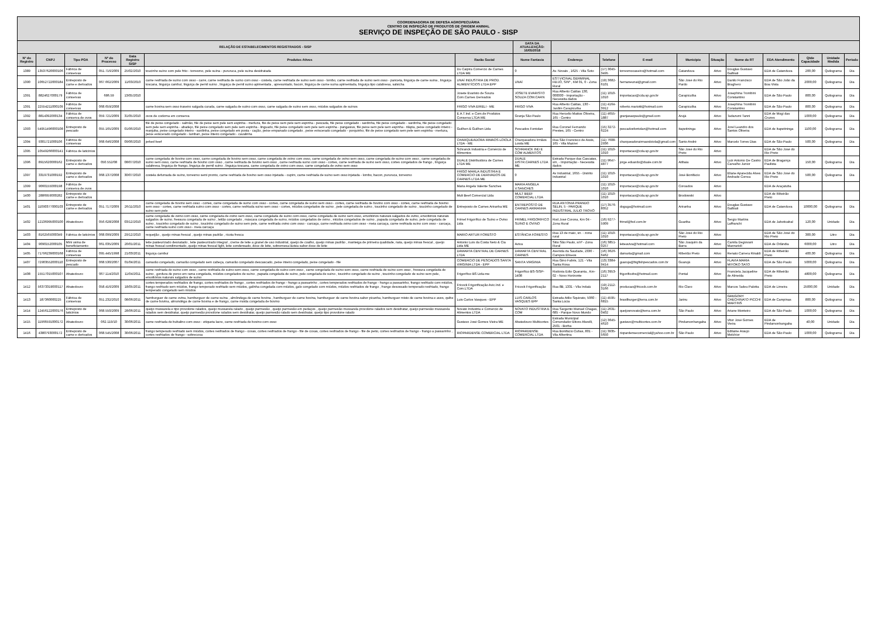| COORDENADORIA DE DEFESA AGROPECUÁRIA CENTRO DE INSPEÇÃO DE PRODUTOS DE ORIGEM ANIMAL SERVIÇO DE INSPEÇÃO DE SÃO PAULO - SISP | | | | | | | | | | | | | | | | | |
| RELAÇÃO DE ESTABELECIMENTOS REGISTRADOS - SISP | | | | | | | DATA DA ATUALIZAÇÃO: 16/05/2018 | | | | | | | | | | |
| Nº do Registro | CNPJ | Tipo POA | Nº do Processo | Data Registro SISP | Produtos Ativos | Razão Social | Nome Fantasia | Endereço | Telefone | E-mail | Município | Situação | Nome do RT | EDA Atendimento | Qtde Capacidade | Unidade Medida | Período |
| 1389 | 13537620000106 | Fábrica de conservas | 051.716/2009 | 25/02/2010 | toucinho suíno com pele frito - torresmo, pele suína - pururuca, pele suína desidratada | Du Caipira Comercio de Carnes LTDA ME | 0 | Av. Novais , 1625 - Vila Soto | (17) 3045-3495 | torresmocaseiro@hotmail.com | Catanduva | Ativo | Douglas Gustavo Galbiati | EDA de Catanduva | 200,00 | Quilograma | Dia |
| 1390 | 10652722000184 | Entreposto de carne e derivados | 067.662/2009 | 11/03/2010 | carne resfriada de suíno com osso - carré, carne resfriada de suíno com osso - costela, carne resfriada de suíno sem osso - lombo, carne resfriada de suíno sem osso - panceta, linguiça de carne suína , linguiça toscana, linguiça cambuí, linguiça de pernil suíno , linguiça de pernil suíno apimentada , apresuntado, bacon, linguiça de carne suína apimentada, linguiça tipo calabresa, salsicha | UNAÍ INDUSTRIA DE PROD. ALIMENTÍCIOS LTDA EPP | UNAÍ | EST.VICINAL GERMINAL FEIJÓ, S/Nº , KM 01, 0 - Zona Rural | (19) 3682-6101 | hernaneunai@gmail.com | São José do Rio Pardo | Ativo | Danilo Francisco Braghero | EDA de São João da Boa Vista | 2000,00 | Quilograma | Dia |
| 1391 | 8824627000179 | Fábrica de conservas | 686.59 | 13/05/2010 | | Josete Evaristo de Souza Com.Carnes Derivados | JOSETE EVARISTO SOUZA COM.CARN | Rua Alberto Caldas 130, 000000 - Importação - Necessita dados | (11) 1010-1010 | importacao@cda.sp.gov.br | Carapicuíba | Ativo | Josephina Trombini Constantino | EDA de São Paulo | 800,00 | Quilograma | Dia |
| 1391 | 22554211000109 | Fábrica de conservas | 068.659/2008 | | carne bovina sem osso traseiro salgada curada, carne salgada de suíno com osso, carne salgada de suíno sem osso, miúdos salgados de suínos | FRIGO VIVA EIRELI - ME | FRIGO VIVA | Rua Alberto Caldas, 130 - Jardim Carapicuíba | (11) 4164-3912 | roberto.mariotti@hotmail.com | Carapicuíba | Ativo | Josephina Trombini Constantino | EDA de São Paulo | 800,00 | Quilograma | Dia |
| 1392 | 8814392000134 | Fábrica de conserva de ovos | 059.721/2009 | 31/05/2010 | ovos de codorna em conserva | E.A.T.Ind. e Com.de Produtos Conserva LTDA ME | Granja São Paulo | Rua Hercelio Mattos Oliveira, 165 - Centro | (11) 4655-1887 | granjasaopaulo@gmail.com | Arujá | Ativo | Tadazumi Tanni | EDA de Mogi das Cruzes | 1000,00 | Quilograma | Dia |
| 1393 | 54951496000108 | Entreposto de pescado | 055.165/2009 | 01/06/2010 | filé de peixe congelado - salmão, filé de peixe sem pele sem espinha - merluza, filé de peixe sem pele sem espinha - pescada, filé peixe congelado - sardinha, filé peixe congelado - sardinha, filé peixe congelado sem pele sem espinha - abadejo, filé peixe congelado sem pele sem espinha - linguado, filé peixe congelado sem pele sem espinha - pangasius, filé peixe sem pele sem espinha - tilápia, peixe congelado inteiro - manjuba, peixe congelado inteiro - sardinha, peixe congelado em posta - cação, peixe empanado congelado , peixe eviscerado congelado - porquinho, filé de peixe congelado sem pele sem espinha - merluza, peixe eviscerado congelado - lambari, peixe inteiro congelado - cavalinha | Guilhen & Guilhen Ltda | Pescados Fontolan | Rua Coronel Fernando Prestes, 165 - Centro | (15) 3272-6224 | pescadosfontolan@hotmail.com | Itapetininga | Ativo | Jorel Leandro dos Santos Oliveira | EDA de Itapetininga | 1100,00 | Quilograma | Dia |
| 1394 | 9301721000106 | Fábrica de conservas | 068.646/2008 | 09/06/2010 | jerked beef | CHARQUEADORA IRMAOS LOIOLA LTDA - ME | Charqueadora Irmãos Loiola ME | Rua São Francisco de Assis, 165 - Vila Mazzei | (11) 7608-2936 | charqueadorairmaosloiola@gmail.com | Santo André | Ativo | Marcelo Torres Dias | EDA de São Paulo | 500,00 | Quilograma | Dia |
| 1395 | 10549266000141 | Fábrica de laticínios | | | | Schranck Industria e Comércio de Alimentos | SCHRANCK IND E COM ALMENTOS | | (11) 1010-1010 | importacao@cda.sp.gov.br | São José do Rio Preto | Ativo | | EDA de São José do Rio Preto | | | |
| 1396 | 8915620000162 | Entreposto de carne e derivados | 050.552/08 | 08/07/2010 | carne congelada de bovino com osso, carne congelada de bovino sem osso, carne congelada de ovino com osso, carne congelada de ovino sem osso, carne congelada de suíno com osso , carne congelada de suíno sem osso, carne resfriada de bovino com osso , carne resfriada de bovino sem osso , carne resfriada suíno com osso - cortes, carne resfriada de suíno sem osso, cortes congelados de frango , linguiça calabresa, linguiça de frango, linguiça de pernil suíno , linguiça toscana, carne congelada de ovino com osso, carne congelada de ovino sem osso | DUALE Distribuidora de Carnes LTDA ME | DUALE DISTR.CARNES LTDA ME | Estrada Parque das Cascatas, s/n, - Importação - Necessita dados | (11) 9647-4877 | jorge.eduardo@duale.com.br | Atibaia | Ativo | Luiz Antonio De Castro Carvalho Junior | EDA de Bragança Paulista | 150,00 | Quilograma | Dia |
| 1397 | 3319731000192 | Entreposto de carne e derivados | 068.137/2008 | 30/07/2010 | costela defumada de suíno, torresmo semi pronto, carne resfriada de bovino sem osso injetada - cupim, carne resfriada de suíno sem osso injetada - lombo, bacon, pururuca, torresmo | FRIGO MARLA INDUSTRIA E COMERCIO DE DERIVADOS DE CARNES LTDA ME | 0 | Av Industrial, 1655 - Distrito Industrial | (11) 1010-1010 | importacao@cda.sp.gov.br | José Bonifácio | Ativo | Eliane Aparecida Alves Andrade Correa | EDA de São José do Rio Preto | 500,00 | Quilograma | Dia |
| 1399 | 9060155000198 | Fábrica de conserva de ovos | | | | Maria Angela Valente Sanches | MARIA ANGELA V.SANCHES | | (11) 1010-1010 | importacao@cda.sp.gov.br | Coroados | Ativo | | EDA de Araçatuba | | | |
| 1400 | 2886959000282 | Entreposto de carne e derivados | | | | Mult Beef Comercial Ltda | MULT BEEF COMERCIAL LTDA | | (11) 1010-1010 | importacao@cda.sp.gov.br | Brodowski | Ativo | | EDA de Ribeirão Preto | | | |
| 1401 | 11090377000103 | Entreposto de carne e derivados | 051.717/2009 | 26/11/2010 | carne congelada de bovino sem osso - cortes, carne congelada de suíno com osso - cortes, carne congelada de suíno sem osso - cortes, carne resfriada de bovino com osso - cortes, carne resfriada de bovino sem osso - cortes, carne resfriada suíno com osso - cortes, carne resfriada suíno sem osso - cortes, miúdos congelados de suíno , pele congelada de suíno , toucinho congelado de suíno , toucinho congelado de suíno sem pele | Entreposto de Carnes Ariranha ME | ENTREPOSTO DE CARNES ARIRANHA | RUA ANTONIA PRANDO SELIN, 5 - PARQUE INDUSTRIAL JULIO TROVÓ | (17) 3576-8052 | doguga@hotmail.com | Ariranha | Ativo | Douglas Gustavo Galbiati | EDA de Catanduva | 10000,00 | Quilograma | Dia |
| 1402 | 12136995000100 | Abatedouro | 056.628/2008 | 03/12/2010 | carne congelada de ovino com osso, carne congelada de ovino sem osso, carne congelada de suíno com osso, carne congelada de suíno sem osso, envoltórios naturais salgados de ovino, envoltórios naturais salgados de suíno, fressura congelada de suíno , leitão congelado , máscara congelada de suíno, miúdos congelados de ovino , miúdos congelados de suíno , papada congelada de suíno, pele congelada de suíno , toucinho congelado de suíno , toucinho congelado de suíno sem pele, carne resfriada ovino com osso - carcaça, carne resfriada ovino com osso - meia carcaça, carne resfriada suíno com osso - carcaça, carne resfriada suíno com osso - meia carcaça | Frimel Frigorífico de Suíno e Ovino Ltda | FRIMEL FRIGORIFICO SUINO E OVINO | Rod.José Corona, Km 04 - Zona Rural | (16) 9277-5909 | frimel@bol.com.br | Guariba | Ativo | Sergio Martins Laffranchi | EDA de Jaboticabal | 120,00 | Unidade | Dia |
| 1403 | 8162565000349 | Fábrica de laticínios | 068.099/2009 | 29/12/2010 | requeijão , queijo minas frescal , queijo minas padrão , ricota fresca | MARIO ARTUR FORESTO | ESTÂNCIA FORESTO | Rua 13 de maio, sn. - zona rural | (11) 1010-1010 | importacao@cda.sp.gov.br | São José do Rio Preto | Ativo | | EDA de São José do Rio Preto | 300,00 | Litro | Dia |
| 1404 | 9090152000105 | Mini usina de beneficiamento | 061.035/2009 | 20/01/2011 | leite pasteurizado desnatado , leite pasteurizado integral , creme de leite a granel de uso industrial, queijo de coalho, queijo minas padrão , manteiga de primeira qualidade, nata, queijo minas frescal , queijo minas frescal condimentado, queijo minas frescal light, leite condensado, doce de leite, sobremesa láctea sabor doce de leite | Antonio Luis da Costa Neto & Cia Ltda ME | Aviva | Sitio São Paulo, s/nº - Zona Rural | (16) 3851-0257 | leiteaviva@hotmail.com | São Joaquim da Barra | Ativo | Camila Degiovani Mazzarioli | EDA de Orlândia | 6000,00 | Litro | Dia |
| 1405 | 71796239000168 | Fábrica de conservas | 095.445/1998 | 21/03/2011 | linguiça cambuí | DAMARTA CENTRAL DE CARNES LTDA | DAMARTA CENTRAL CARNES | Avenida da Saudade, 2330 - Campos Elíseos | (16) 3626-6462 | damarta@gmail.com | Ribeirão Preto | Ativo | Renato Carrera Rinaldi | EDA de Ribeirão Preto | 400,00 | Quilograma | Dia |
| 1407 | 72903552000110 | Entreposto de pescado | 068.530/2007 | 01/04/2011 | camarão congelado, camarão congelado sem cabeça, camarão congelado descascado, peixe inteiro congelado, peixe congelado - filé | COMERCIO DE PESCADOS SANTA VIRGINIA LTDA - EPP | SANTA VIRGINIA | Rua Gino Fabris, 121 - Vila Santa Rosa | (13) 3384-9414 | guaruja@bigfishpescados.com.br | Guarujá | Ativo | FLAVIA MARIA MIYOKO SATO | EDA de São Paulo | 5000,00 | Quilograma | Dia |
| 1408 | 15517015000107 | Abatedouro | 067.114/2010 | 11/04/2011 | carne resfriada de suíno com osso , carne resfriada de suíno sem osso, carne congelada de suíno com osso , carne congelada de suíno sem osso, carne resfriada de suíno com osso , fressura congelada de suíno , gordura de porco em rama congelada, miúdos congelados de suíno , papada congelada de suíno, pele congelada de suíno , toucinho congelado de suíno , toucinho congelado de suíno sem pele, envoltórios naturais salgados de suíno | Frigorífico BS Ltda-me | Frigorífico BS-SISP-1408 | Rodovia Edio Quaranta., Km-02 - Novo Horizonte | (16) 3953-2117 | frigorificobs@hotmail.com | Pontal | Ativo | Franciela Jacqueline de Almeida | EDA de Ribeirão Preto | 4800,00 | Quilograma | Dia |
| 1412 | 56373319000117 | Abatedouro | 058.416/2009 | 18/05/2011 | cortes temperados resfriados de frango, cortes resfriados de frango , cortes resfriados de frango - frango a passarinho , cortes temperados resfriados de frango - frango a passarinho, frango resfriado com miúdos, frango resfriado sem miúdos, frango temperado resfriado sem miúdos, galinha congelada com miúdos, galo congelado com miúdos, miúdos resfriados de frango , frango desossado temperado resfriado, frango temperado congelado sem miúdos | Fricock Frigorificação Avic.Ind. e Com.LTDA | Fricock Frigorificação | Rua 8B, 1331 - Vila Indaiá | (19) 2112-3166 | producao@fricock.com.br | Rio Claro | Ativo | Marcos Tadeu Palotta | EDA de Limeira | 25000,00 | Unidade | Dia |
| 1413 | 187360000225 | Fábrica de conservas | 051.232/2010 | 08/06/2011 | hamburguer de carne ovina, hamburguer de carne suína , almôndega de carne bovina , hamburguer de carne bovina, hamburguer de carne bovina sabor picanha, hamburguer misto de carne bovina e aves, quibe de carne bovina, almondêga de carne bovina e de frango, carne moida congelada de bovino | Luis Carlos Vasques - EPP | LUIS CARLOS VASQUES EPP | Estrada Atilio Squizato, 5060 - Santa Lúcia | (11) 4595-6815 | brasilburger@terra.com.br | Jarinu | Ativo | GREGORY CHECHINATO PICCHI MARTINS | EDA de Campinas | 800,00 | Quilograma | Dia |
| 1414 | 12456122000176 | Entreposto de laticínios | 068.550/2009 | 28/06/2011 | queijo mussarela e tipo provolone ralados, queijo mussarela ralado , queijo parmesão , queijo parmesão em pedaços , queijo parmesão mussarela provolone ralados sem desidratar, queijo parmesão mussarela ralados sem desidratar, queijo parmesão provolone ralados sem desidratar, queijo parmesão ralado sem desidratar, queijo tipo provolone ralado | Novato Industria e Comercio de Alimentos LTDA | NOVATO INDUSTRIA E COM | Rua Sargento Manuel Chagas, 685 - Parque Novo Mundo | (11) 2631-0402 | queijosnovato@terra.com.br | São Paulo | Ativo | Ariane Monteiro | EDA de São Paulo | 1000,00 | Quilograma | Dia |
| 1415 | 11966591000172 | Abatedouro | 062.119/10 | 30/06/2011 | carne resfriada de bubalino com osso - etiqueta lacre, carne resfriada de bovino com osso | Gustavo José Gomes Vieira ME | Abatedouro Multicortes | Estrada Municipal Comendador Ettore Afarelli, 2501 - Borba | (12) 3645-4610 | gustavo@multicortes.com.br | Pindamonhangaba | Ativo | Vitor José Gomes Vieira | EDA de Pindamonhangaba | 40,00 | Unidade | Dia |
| 1416 | 4380793000172 | Entreposto de carne e derivados | 068.545/2008 | 30/06/2011 | frango temperado resfriado sem miúdos, cortes resfriados de frango - coxas, cortes resfriados de frango - filé de coxas, cortes resfriados de frango - filé de peito, cortes resfriados de frango - frango a passarinho , cortes resfriados de frango - sobrecoxa | RIOPARDENSE COMERCIAL LTDA | RIOPARDENSE COMERCIAL LTDA | Rua Bonifácio Cubas, 801 - Vila Albertina | (11) 3935-5650 | riopardensecomercial@yahoo.com.br | São Paulo | Ativo | Edilaine Araujo Melchior | EDA de São Paulo | 1000,00 | Quilograma | Dia |